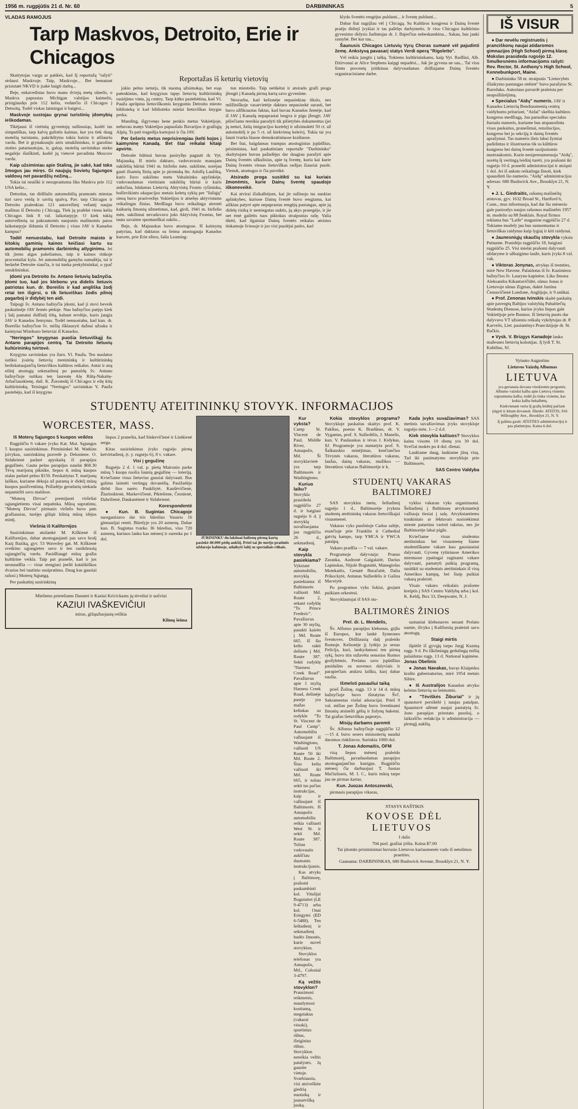1956 m. rugpjūtis 21 d. Nr. 60 DARBININKAS 5
VLADAS RAMOJUS
Tarp Maskvos, Detroito, Erie ir Chicagos
Skaitytojas vargu ar patikės, kad šį reportažą "rašyti" sėdausi Maskvoje. Taip, Maskvoje... Bet bematant prisistatė NKVD ir įsakė baigti darbą...
Beje, enkavedistas buvo mano dviejų metų sūnelis, o Maskva paprastas Michigan valstijos kaimelis, prisiglaudęs prie 112 kelio, vedančio iš Chicagos į Detroitą. Todėl viskas laimingai ir baigėsi...
Maskvoje sustojau grynai turistinių įdomybių ieškodamas.
Tikėjausi iš vietinių gyventojų sužinosiąs, kodėl tas simpatiškas, tarp kalvų gulintis kaimas, kur yra tiek daug motelių turistams, pakrikštytas tokiu baisiu ir atšiauriu vardu. Bet ir grynakraujis airis smuklininkas, ir gazolino stoties patarnautojas, ir, galop, motelių savininkas nieko negalėjo išaiškinti, kodėl jų vietovė pavadinta Moscow vardu.
Kaip užsiminiau apie Staliną, jie sakė, kad toks žmogus jau miręs. Gi naujųjų Sovietų Sąjungos valdovų net pavardžių nežiną...
Tokia tai neaiški ir nesuprantama liko Maskva prie 112 USA kelio...
Detroitas, tas didžiulis automobilių pramonės miestas turi savo veidą ir savitą spalvą. Pav. tarp Chicagos ir Detroito pralenkiau 121 autovežimį vežantį naujas mašinas iš Detroito į Chicagą. Tiek jų pralėkė vienu keliu Chicagos link 8 val. laikotarpyje. O kiek tokių autovežimių su pakrautomis naujomis mašinomis paros laikotarpyje išdumia iš Detroito į visus JAV ir Kanados kampus?
Todėl nenuostabu, kad Detroite maisto ir kitokių gaminių kainos keičiasi kartu su automobilių pramonės darbininkų atlyginimu. Jei tik jiems algos pakeliamos, taip ir kainos rinkoje procentaliai kyla. Jei automobilių gamyba sumažėja, tai ir bedarbė Detroite siaučia, ir tai tunka prekybininkai, o ypač smuklininkai.
Įdomi yra Detroito šv. Antano lietuvių bažnyčia. Įdomi tuo, kad jos klebonu yra didelis lietuvis patriotas kun. dr. Boreišis ir kad angliška žodį retai ten išgirsi, o tik lietuviškas žodis pilnoj pagarboj ir didybėj ten aidi.
Taipogi šv. Antano bažnyčia įdomi, kad ji stovi beveik paskutinėje JAV žemės pėdoje. Nuo bažnyčios paėjęs kiek į šalį pamatai didžiulį tiltą, kabant ervdėje, kuris jungia JAV ir Kanados žemynus. Todėl nenuostabu, kad kun. dr. Boreišio bažnyčion šv. mišių išklausyti dažnai užsuka ir kaimynai Windsoro lietuviai iš Kanados.
"Neringos" knygynas puošia lietuviškąjį šv. Antano parapijos centrą. Tai Detroito lietuvių kultūrininkų tvirtovė.
Knygyno savininkas yra žurn. Vl. Pauža. Ten nuolatos sutiksi įvairių lietuvių menininkų ir kultūrininkų bediskutuojančių lietuviškos kultūros reikalus. Antai ir aną eilinį atostogų sekmadienį po pamaldų šv. Antano bažnyčioje sutikau ten laureatę Alę Rūtą-Nakaitę-Arbačiauskienę, dail. K. Žoromskį iš Chicagos ir eilę kitų kultūrininkų. Teisingai "Neringos" savininkas V. Pauža pastebėjo, kad iš knygyno
Reportažas iš keturių vietovių
jokio pelno neturįs, tik nuomą užsimokąs, bet esąs patenkintas, kad knygynas tapęs lietuvių kultūrininkų susiėjimo vieta, jų centru. Tarp kitko pastebėtina, kad Vl. Pauža aprūpina lietuviškomis knygomis Detroito miesto biblioteką ir kad biblioteka mielai lietuviškas knygas perka.
Manding, išgyvenęs bene penkis metus Vokietijoje, nebuvau matęs Vokietijos papuošalo Bavarijos ir gražiųjų Alpių. Ta pati tragedija kartojosi ir čia JAV.
Per šešeris metus neprisirengiau įkelti kojos į kaimyninę Kanadą. Bet štai reikalai kitaip apvirto.
Detroite būtinai buvau pasiryžęs pagauti dr. Vyt. Majauską. Iš mielo daktaro, vadovavusio manajam sukilėlių būriui 1941 m. birželio mėn. sukilime, norėjau gauti išsamių žinių apie jo pirmtaką ltn. Adolfą Laužiką, kuris žuvo sukilimo metu Vabalninko apylinkėje, vadovaudamas vietiniam sukilėlių būriui ir kuris anksčiau, būdamas Lietuvių Aktyvistų Fronto ryšininku, bolševikinės okupacijos metais keletą sykių per "žaliąją" sieną buvo prasiveržęs Vokietijon ir atnešęs aktyvistams reikalingas žinias. Medžiaga buvo reikalinga atremti kaikurių žmonių užmetimus, kad, girdi, 1941 m. birželio mėn. sukilimui nevadovavo joks Aktyvistų Frontas, bet tauta savaime spontaniškai sukilo...
Beje, dr. Majauskas buvo atostogose. Iš kaimynų patyriau, kad daktaras su šeima atostogauja Kanados kurorte, prie Erie ežero, šalia Leaming-
ton miestelio. Taip netikėtai ir atsirado graži proga įžengti į Kanadą pirmą kartą savo gyvenime.
Nesvarbu, kad kelionėje nepasiekiau tikslo, nes milžiniškoje vasarvietėje daktaro nepasisekė surasti, bet buvo užfiksuotas faktas, kad buvau Kanados žemėje, kad iš JAV į Kanadą nepaprastai lengva ir pigu įžengti. JAV piliečiams tereikia parodyti tik pilietybės dokumentus (jei jų neturi, žalią imigracijos kortelę) ir užsimokėti 50 ct. už automobilį ir po 5 ct. už kiekvieną keleivį. Tokia tai yra šauni tvarka šiuose demokratiniuose kraštuose.
Bet štai, baigdamas trumpus atostoginius įspūdžius, prisiminiau, kad paskutiniam reportaže "Darbininko" skaitytojam buvau pažadėjęs dar daugiau parašyti apie Dainų šventės užkulisius, apie tą šventę, kuria kai kurie Dainų šventės vienas lietuviškas radijas žiauriai puolė. Vienok, atostogos ir čia paveikė.
Atsirado proga susitikti su kai kuriais žmonėmis, kurie Dainų šventę spaudoje iškoneveikė.
Kai atvirai išsikalbėjom, kai jie sužinojo tas sunkias aplinkybes, kuriose Dainų šventė buvo rengiama, kai aiškiau patyrė apie nepaprastas rengėjų pastangas, apie jų didelę riziką ir nemiegotas naktis, jų akys praregėjo, ir jie net ėmė gailėtis tuos piktokus straipsnius rašę. Valia tikėti, kad ilgainiui Dainų šventės reikalas atsistos tinkamoje šviesoje ir jos visi puolėjai patirs, kad
klydo šventės rengėjus puldami... ir šventę puldami...
Dabar štai sugrįžau vėl į Chicagą. Su Kultūros kongresu ir Dainų šventė praėjo didieji įvykiai ir tas pašėlęs darbymetis. Ir viso Chicagos kultūrinio gyvenimo didysis žadintojas dr. J. Bajerčius nebeskambina... Sakau, bus jauki ramybė. Bet kur tau...
Šaunusis Chicagos Lietuvių Vyrų Choras sumanė vėl pajudinti žemę. Ankstyvą pavasarį statys Verdi operą "Rigoletto".
Vėl reikia jungtis į talką. Tokiems kultūrininkams, kaip Vyt. Radžiui, Alb. Dzirvonui ar Alice Stephens kaipgi nepadėsi... Juk jie gyvena ne sau... Tai visu šimtu procentų įsitikinau dalyvaudamas didžiajame Dainų šventės organizaciniame darbe.
STUDENTŲ ATEITININKŲ STOVYK. INFORMACIJOS
WORCESTER, MASS.
Iš Moterų Sąjungos 5 kuopos veiklos
Rugpiūčio 6 vakare įvyko Kat. Mot. Sąjungos 5 kuopos susirinkimas. Pirmininkei M. Watkins įsivykus, susirinkimą pravedė p. Deloniene. O. Sidabrienė padarė apyskaitą iš parapijos gegužinės. Gauta pelno parapijos naudai $68.30 Tėvų marijonų piknike, liepos 4, mūsų kuopos stalas padarė pelno $150. Perskaitytas T. marijonų laiškas, kuriame dėkoja už paramą ir didelį mūsų kuopos pasišventimą. Prižadėjo geradarių niekada nepamiršti savo maldose.
"Moterų Dirvos" premijuoti viršeliai sąjungietiems visai nepatinka. Mūsų supratimu, "Moterų Dirvos" pirmasis viršelis buvo pats gražiausias, turėjęs giliąir kilnią mūsų idėjos mintį.
Viešnia iš Kalifornijos
Susirinkiman atsilankė M. Kiškienė iš Kalifornijos, dabar atostogaujanti pas savo brolį Kazį Baziką, gyv. 53 Waverley gat. M. Kiškienė sveikino sąjungietes savo ir ten susikūrusių sąjungiečių vardu. Pasidžiaugė mūsų gražia kultūrine veikla. Taip pat pranešė, kad ir jos nesnaudžia — visur stengiasi įnešti katalikiškos dvasios bei tautinio susipratimo. Daug kas gausiai rašosi į Moterų Sąjungą.
Per paskutinį susirinkimą
liepos 2 pranešta, kad Sinkevičienė ir Liutkienė serga.
Kitas susirinkimas įvyks rugsėjo pirmą ketvirtadienį, (t. y. rugsėjo 6), 8 v. vakare.
Visi į gegužinę
Rugsėjo 2 d. 1 val. p. pietų Maironio parke mūsų 5 kuopa ruošia šaunią gegužinę — loteriją. Kviečiame visus lietuvius gausiai dalyvauti. Bus galima laimėti vertingų dovanėlių. Pasižadėjo dirbti šios narės: Paukštytė, Kaušėvičienė, Žiurinskienė, Markevičienė, Pikteliene, Česnienė, Dabrilienė, Daukantienė ir Sidabrienė.
Korespondentė
● Kun. B. Sugintas Chicagoje suorganizavo dar tris būrelius Vasario 16 gimnazijai remti. Būrelyje yra 20 asmenų. Dabar kun. B. Sugintas tvarko 36 būrelius, viso 720 asmenų, kuriuos lanko kas mėnesį ir surenka po 1 dol.
Mieliems prieteliams Danutei ir Kaziui Krivickams jų tėveliui ir uošviui
KAZIUI IVAŠKEVIČIUI
mirus, giliąužuojautą reiškia
Klimų šeima
JŪRININKU du lakūnai balionų pirmą kartą pasiekė 40.000 pėdų aukštį. Prieš tai jie turėjo pratintis uždaroje kabinoje, atlaikyti šaltį su specialiais rūbais.
Kur vyksta? Camp St. Vincent de Paul, Middle River, Annapolis, Md. Ši stovyklavietė yra tarp Baltimorės ir Washingtono.
Kuriuo laiku? Stovykla prasideda rugpiūčio 27 d. ir baigiasi rugsėjo 6 d. Į stovyklą suvažiuojama jau rugpiūčio 26 d., sekmadienį.
Kaip stovykla pasiekiama? Vykstant automobiliu, stovyklą pasiekiama: iš Baltimorės važiuoti Md. Route 2, sekant rodyklę "To Prince Frederic". Pavažiavus apie 30 mylių, pasukti kairėn į Md. Route 665. Iš šio kelio sukti dešinėn į Md. Route 387. Sekti rodyklę "Harness Creek Road". Pavažiavus apie 1 mylią Harness Creek Road, dešinėje pusėje yra mažas keliukas su rodykle "To St. Vincent de Paul Camp". Automobiliu važiuojant iš Washingtono, važiuoti US Route 50 iki Md. Route 2. Šiuo keliu važiuoti iki Md. Route 665, ir toliau sekti tas pačias instrukcijas, kaip ir važiuojant iš Baltimorės. Iš Annapolis automobiliu reikia važiuoti West St. ir sekti Md. Route 387. Toliau vadovautis aukščiau duotomis instrukcijomis.
Kas atvyks į Baltimorę, prašomi paskambinti kol. Vitalijai Bogutaitei (LE 9-4713) arba kol. Onai Eringytei (ED 6-5488). Ten šeštadienį ir sekmadienį budės žmonės, kurie nuveš stovyklon.
Stovyklos telefonas yra Annapolis, Md., Colonial 3-4797.
Ką vežtis stovyklon? Prausimosi reikmenis, maudymosi kostiumą, megstukus (vakarai vėsoki), sportinius rūbus, išeiginius rūbus. Stovyklon nereikia vežtis patalynės. Ją gausite vietoje. Svarbiausia, visi atsiveškite giedrią nuotaiką ir jaunatvišką juoką.
Kokia stovyklos programa? Stovykloje paskaitas skaitys prof. K. Pakštas, poetas K. Bradūnas, dr. V. Vygantas, prof. S. Sužiedėlis, J. Manelis, kun. V. Paulauskas ir tėvas J. Kidykas, SJ. Programoje yra numatyta prof. S. Šalkauskio minėjimas, kenčiančios Tėvynės vakaras, literatūros vakaras, laužas, dainų vakaras, mužikos — literatūros vakaras Baltimorėje ir k.
Kada įvyks suvažiavimas? SAS metinis suvažiavimas įvyks stovykloje rugsėjo mėn. 1—2 d.d.
Kiek stovykla kaštuos? Stovyklos kaina visoms 10 dienų yra 30 dol. Svečiai mokės po 4 dol. dienai.
Laukiame daug, laukiame jūsų visų. Tad iki pasimatymo stovykloje prie Baltimorės.
SAS Centro Valdyba
STUDENTŲ VAKARAS BALTIMOREJ
SAS stovyklos metu, šeštadienį rugsėjo 1 d., Baltimorėje įvyksta studentų ateitininkų vakaras lietuviškajai visuomenei.
Vakaras vyks puošnioje Cadoa salėje, esančioje prie Franklin ir Cathedral gatvių kampo, tarp YMCA ir YWCA patalpų.
Vakaro pradžia — 7 val. vakare.
Programoje dalyvauja: Pranas Zaranka, Audronė Gaigalaitė, Darius Lapinskas, Nijolė Bogutaitė, Manegirdas Motekaitis, Genutė Buračaitė, Dalia Prikockytė, Antanas Sužiedėlis ir Galina Maceiytė.
Po programos vyks šokiai, grojant puikiam orkestrui.
Stovyklautojai iš SAS sto-
vyklos vakaran vyks organizuotai. Šeštadienį į Baltimorę atvykstantieji važiuoja tiesiai į salę. Atvykstantiems traukiniais ar lėktuvais susisiekimui mieste patartina vartoti taksius, nes jie Baltimorėje labai pigūs.
Kviečiame visus studentus ateitininkus bei visuomenę šiame studentiškame vakare kuo gausiausiai dalyvauti. Gyvenę rytiniuose Amerikos miestuose ypatingai raginami vakare dalyvauti, pamatyti puikią programą, susitikti su studentais ateitininkais iš visų Amerikos kampų, bei šiaip puikiai vakarą praleisti.
Visais vakaro reikalais prašome kreiptis į SAS Centro Valdybą arba į kol. K. Keblį, Box 33, Deepwater, N. J.
BALTIMORĖS ŽINIOS
Prel. dr. L. Mendelis,
Šv. Alfonso parapijos klebonas, grįžo iš Europos, kur lankė žymesnes šventoves. Didžiausią dalį praleido Romoje. Kelionėje jį lydėjo jo sesuo Felicija, kuri, lankydamosi ten pirmą sykį, buvo itin sužavėta senosios Romos grožybėmis. Prelatas savo įspūdžius pasidalins su novenos dalyviais ir parapiečiais atskiru laišku, kurį dabar ruošia.
Išmelsti pasauliui taiką
prieš Žolinę, rugp. 13 ir 14 d. mūsų bažnyčioje buvo išstatytas Švč. Sakramentas viešai adoracijai. Prieš 9 val. mišias per Žolinę buvo šventinami žmonių atsinešti gėlių ir žolynų buketai. Tai gražus lietuviškas paprotys.
Misijų darbams paremti
Šv. Alfonso bažnyčioje rugpjūčio 12—15 d. buvo sesers misionierių naudai daromos rinkliavos. Surinkta 1000 dol.
T. Jonas Adomaitis, OFM
visą liepos mėnesį praleido Baltimorėj, pavaduodamas parapijos atostogaujančius kunigus. Rugpiūčio mėnesį čia darbuojasi T. Juozas Mačiulionis, M. I. C., kuris mūsų tarpe jau ne pirmas kartas.
Kun. Juozas Antoszewski,
pirmasis parapijos vikaras,
sumaniai klebonaves nesant Prelato namie, išvyko į Kalifornią praleisti savo atostogų.
Staigi mirtis
išplėšė iš gyvųjų tarpo Jurgį Kuzmą rugp. 9 d. Po iškilmingų gedulingų mišių palaidotas rugp. 13 d. National kapinėse. Jonas Obelinis
● Jonas Navakas, buvęs Klaipėdos krašto gubernatorius, mirė 1954 metais Sibire.
● Iš Australijos Kanadon atvyko keletas lietuvių su šeimomis.
● "Tėviškės Žiburiai" ir jų spaustuvė persikėlė į naujas patalpas. Spaustuvė užėmė naujai pastatytą šv. Jono parapijos priestato pusrūsį, o laikraščio redakcija ir administracija — pirmąjį aukštą.
STASYS RAŠTIKIS
KOVOSE DĖL LIETUVOS
I dalis
704 pusl. gražiai įrišta. Kaina $7.00
Tai įdomūs prisiminimai buvusio Lietuvos kariuomenės vado iš netolimos praeities.
Gaunama: DARBININKAS, 680 Bushwick Avenue, Brooklyn 21, N. Y.
IŠ VISUR
● Dar nevėlu registruotis į pranciškonų naujai atidaromos gimnazijos (High School) pirmą klasę. Mokslas prasideda rugsėjo 12. Smulkesnėms informacijoms rašyti: Rev. Rector, St. Anthony's High School, Kennebunkport, Maine.
● Darbininko 58 nr. straipsnis "Lietuvybės išlaikymo pastangas stebint" buvo parašytas St. Barzduko. Autoriaus pavardė praleista per neapsižiūrėjimą.
● Specialus "Aidų" numeris. JAV ir Kanados Lietuvių Bendruomenių centrų valdyboms pritariant, "Aidai" skelbia kultūros kongreso medžiagą. Jau paruoštas specialus žurnalo numeris, kuriame bus atspausdinta visos paskaitos, pranešimai, rezoliucijos, kongreso bei jo sekcijų ir dainų šventės aprašymai. Tas numeris išeis labai žymiai padidintas ir iliustruotas tik su kūltūros kongreso bei dainų šventė susijusiomis nuotraukomis. Kurie nesiprenumeruoja "Aidų", norėtų šį vertingą leidinį turėti, yra prašomi iki rugsėjo 10 d. pranešti administracijai ir atsiųsti 1 dol. Jei iš anksto reikalinga žinoti, kiek spausdinti šio numerio. "Aidų" administracijos adresas: 680 Bushwick Ave., Brooklyn 21, N. Y.
● J. L. Giedraitis, rašomų mašinėlių atstovas, gyv. 1632 Broad St., Hartford 6, Conn., mus informuoja, kad dar šio mėnesio gale pasirodys naujos rašomos mašinėlės 1957 m. modelio su 88 ženklais. Royal firmos reklama bus "Laife" magazine rugpiūčio 27 d. Tokiame modely jau bus sumontuotas ir lietuviškas raidynas kaip lygiaį ir kiti raidynai.
● Jaunesniųjų skaučių stovykla vyksta Putname. Prasidėjo rugpiūčio 18, baigiasi rugpiūčio 25. Visi mielai prašomi dalyvauti uždaryme ir užbaigimo lauže, kuris įvyks 8 val. vak.
● Viktoras Jonynas, atvykęs iš tremties, mirė New Havene. Palaidotas iš šv. Kazimiero bažnyčios šv. Lauryno kapinėse. Liko žmona Aleksandra Kikantavičiūtė, sūnus Jonas ir Lietuvoje sūnus Zigmas, duktė Justina Česnavičienė Londone, Anglijoje, ir 9 anūkai.
● Prof. Zenonas Ivinskis skaitė paskaitą apie pavergtų Baltijos valstybių Pabaltiečių Studentų Dienose, kurios įvyko liepos gale Vokietijoje prie Bonnos. Iš lietuvių pusės dar dalyvavo VT užsienio reikalų vykdytojas dr. P. Karvelis, Liet. pasiuntinys Prancūzijoje dr. St. Bačkis.
● Vysk. V. Brizgys Kanadoje lanko mažesnes lietuvių kolonijas. Jį lydi T. St. Kubilius, SJ.
Vytauto Augustino
Lietuvos Vaizdų Albumas
LIETUVA
yra geriausia dovana visokiomis progomis. Albumo vaizdai kalba apie Lietuvą visiems suprantama kalba, todėl jis tinka visiems, kas kokia kalba bekalbėtų.
Kiekvienam verta šį gražų leidinį pačiam įsigyti ir kitam dovanoti. Išleido: ATEITIS, 916 Willoughby Ave., Brooklyn 21, N. Y.
Jį galima gauti: ATEITIES administracijoj ir pas platintojus. Kaina 6 dol.